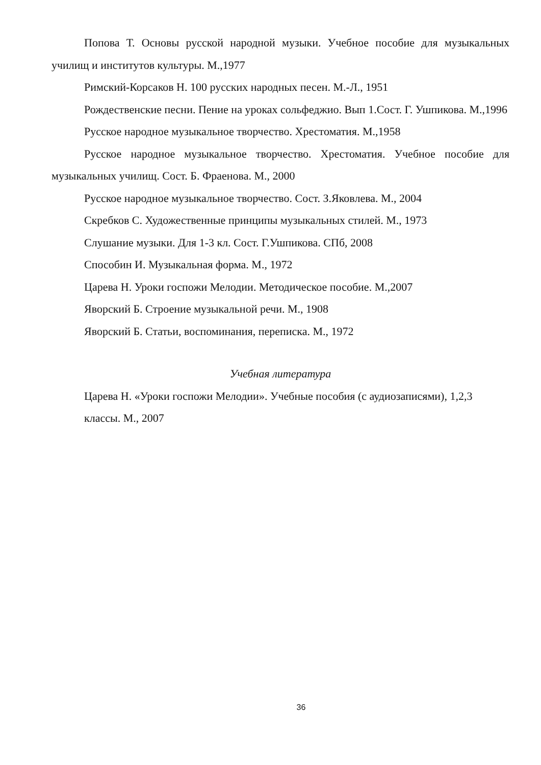Попова Т. Основы русской народной музыки. Учебное пособие для музыкальных училищ и институтов культуры. М.,1977
Римский-Корсаков Н. 100 русских народных песен. М.-Л., 1951
Рождественские песни. Пение на уроках сольфеджио. Вып 1.Сост. Г. Ушпикова. М.,1996
Русское народное музыкальное творчество. Хрестоматия. М.,1958
Русское народное музыкальное творчество. Хрестоматия. Учебное пособие для музыкальных училищ. Сост. Б. Фраенова. М., 2000
Русское народное музыкальное творчество. Сост. З.Яковлева. М., 2004
Скребков С. Художественные принципы музыкальных стилей. М., 1973
Слушание музыки. Для 1-3 кл. Сост. Г.Ушпикова. СПб, 2008
Способин И. Музыкальная форма. М., 1972
Царева Н. Уроки госпожи Мелодии. Методическое пособие. М.,2007
Яворский Б. Строение музыкальной речи. М., 1908
Яворский Б. Статьи, воспоминания, переписка. М., 1972
Учебная литература
Царева Н. «Уроки госпожи Мелодии». Учебные пособия (с аудиозаписями), 1,2,3 классы. М., 2007
36